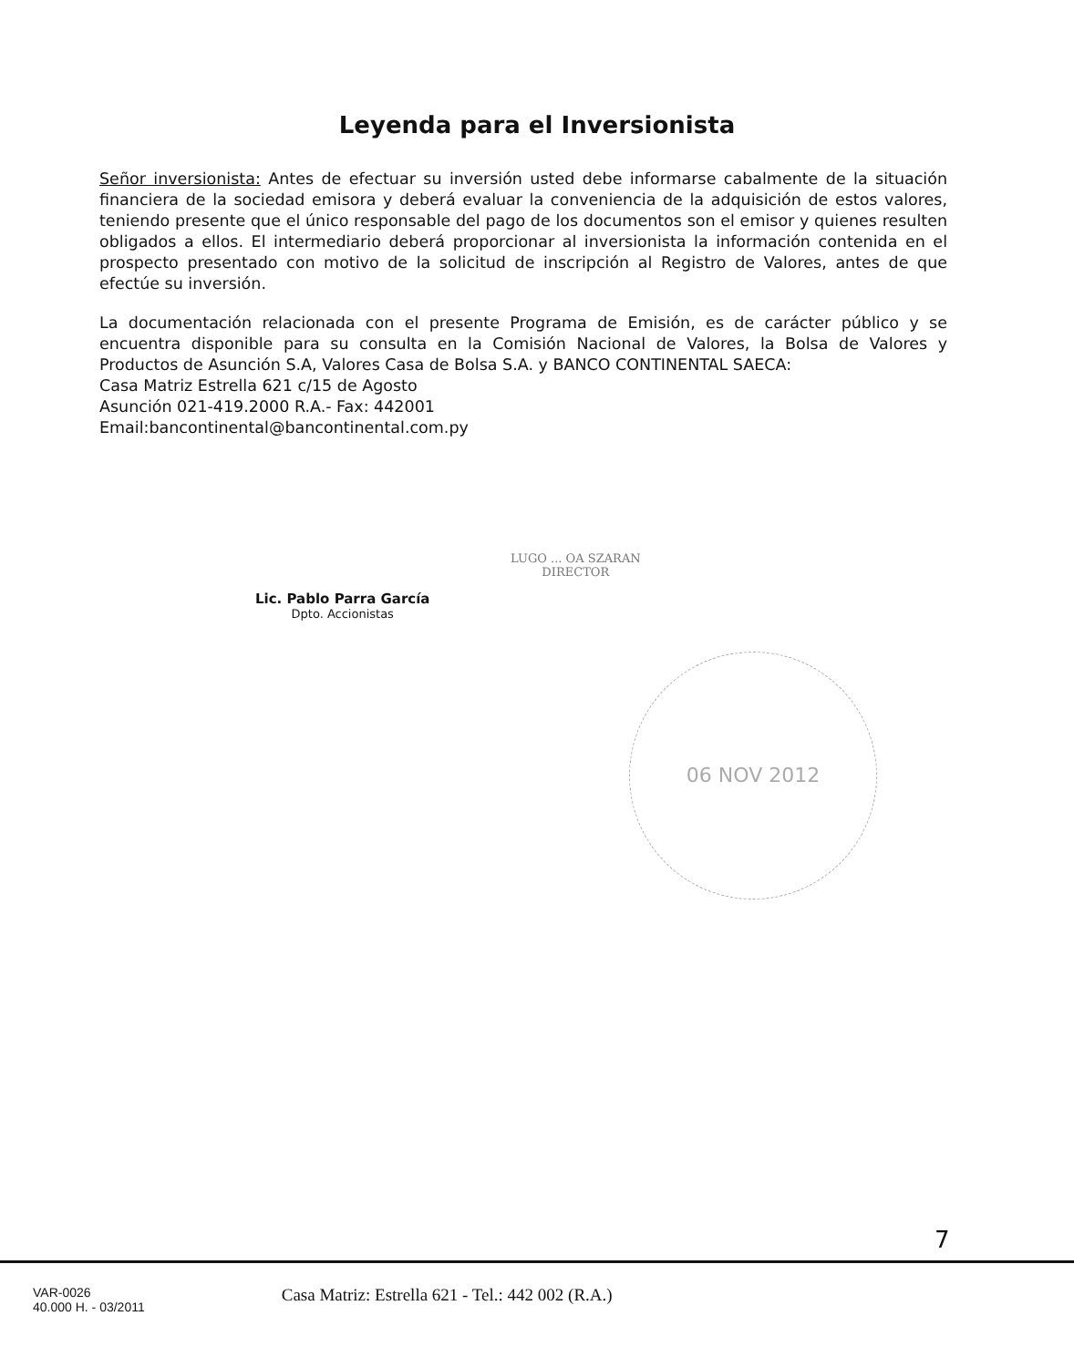Leyenda para el Inversionista
Señor inversionista: Antes de efectuar su inversión usted debe informarse cabalmente de la situación financiera de la sociedad emisora y deberá evaluar la conveniencia de la adquisición de estos valores, teniendo presente que el único responsable del pago de los documentos son el emisor y quienes resulten obligados a ellos. El intermediario deberá proporcionar al inversionista la información contenida en el prospecto presentado con motivo de la solicitud de inscripción al Registro de Valores, antes de que efectúe su inversión.
La documentación relacionada con el presente Programa de Emisión, es de carácter público y se encuentra disponible para su consulta en la Comisión Nacional de Valores, la Bolsa de Valores y Productos de Asunción S.A, Valores Casa de Bolsa S.A. y BANCO CONTINENTAL SAECA:
Casa Matriz Estrella 621 c/15 de Agosto
Asunción 021-419.2000 R.A.- Fax: 442001
Email:bancontinental@bancontinental.com.py
Lic. Pablo Parra García
Dpto. Accionistas
LUGO ... OA SZARAN
DIRECTOR
06 NOV 2012
7
VAR-0026
40.000 H. - 03/2011
Casa Matriz: Estrella 621 - Tel.: 442 002 (R.A.)